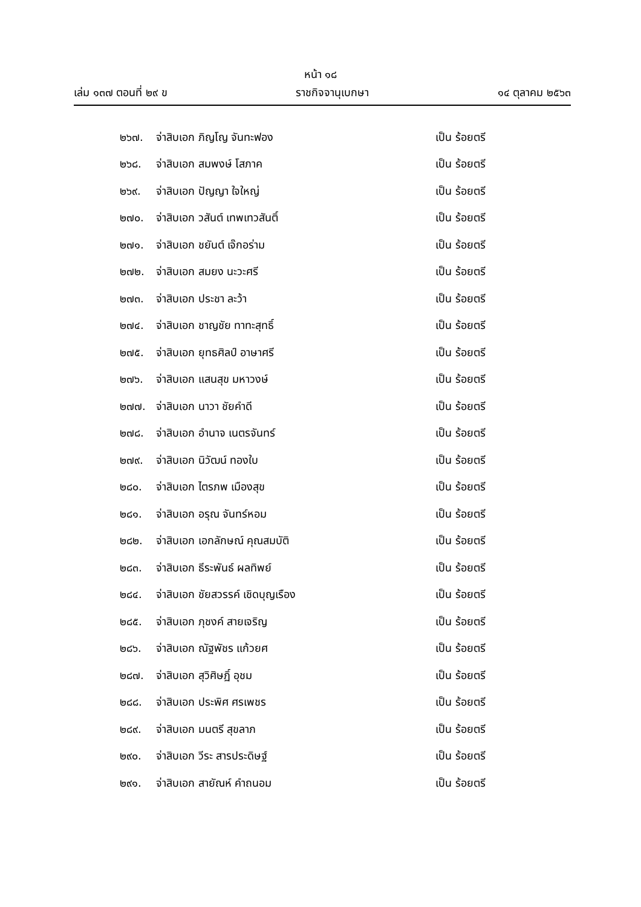หน้า ๑๘
เล่ม ๑๓๗ ตอนที่ ๒๙ ข ราชกิจจานุเบกษา ๑๔ ตุลาคม ๒๕๖๓
๒๖๗. จ่าสิบเอก ภิญโญ จันทะฟอง เป็น ร้อยตรี
๒๖๘. จ่าสิบเอก สมพงษ์ โสภาค เป็น ร้อยตรี
๒๖๙. จ่าสิบเอก ปัญญา ใจใหญ่ เป็น ร้อยตรี
๒๗๐. จ่าสิบเอก วสันต์ เทพเทวสันติ์ เป็น ร้อยตรี
๒๗๑. จ่าสิบเอก ชยันต์ เจ๊กอร่าม เป็น ร้อยตรี
๒๗๒. จ่าสิบเอก สมยง นะวะศรี เป็น ร้อยตรี
๒๗๓. จ่าสิบเอก ประชา ละว้า เป็น ร้อยตรี
๒๗๔. จ่าสิบเอก ชาญชัย ทาทะสุทธิ์ เป็น ร้อยตรี
๒๗๕. จ่าสิบเอก ยุทธศิลป์ อาษาศรี เป็น ร้อยตรี
๒๗๖. จ่าสิบเอก แสนสุข มหาวงษ์ เป็น ร้อยตรี
๒๗๗. จ่าสิบเอก นาวา ชัยคำดี เป็น ร้อยตรี
๒๗๘. จ่าสิบเอก อำนาจ เนตรจันทร์ เป็น ร้อยตรี
๒๗๙. จ่าสิบเอก นิวัฒน์ ทองใบ เป็น ร้อยตรี
๒๘๐. จ่าสิบเอก ไตรภพ เมืองสุข เป็น ร้อยตรี
๒๘๑. จ่าสิบเอก อรุณ จันทร์หอม เป็น ร้อยตรี
๒๘๒. จ่าสิบเอก เอกลักษณ์ คุณสมบัติ เป็น ร้อยตรี
๒๘๓. จ่าสิบเอก ธีระพันธ์ ผลทิพย์ เป็น ร้อยตรี
๒๘๔. จ่าสิบเอก ชัยสวรรค์ เชิดบุญเรือง เป็น ร้อยตรี
๒๘๕. จ่าสิบเอก ภุชงค์ สายเจริญ เป็น ร้อยตรี
๒๘๖. จ่าสิบเอก ณัฐพัชร แก้วยศ เป็น ร้อยตรี
๒๘๗. จ่าสิบเอก สุวิศิษฏิ์ อุชม เป็น ร้อยตรี
๒๘๘. จ่าสิบเอก ประพิศ ศรเพชร เป็น ร้อยตรี
๒๘๙. จ่าสิบเอก มนตรี สุขลาภ เป็น ร้อยตรี
๒๙๐. จ่าสิบเอก วีระ สารประดิษฐ์ เป็น ร้อยตรี
๒๙๑. จ่าสิบเอก สายัณห์ คำถนอม เป็น ร้อยตรี